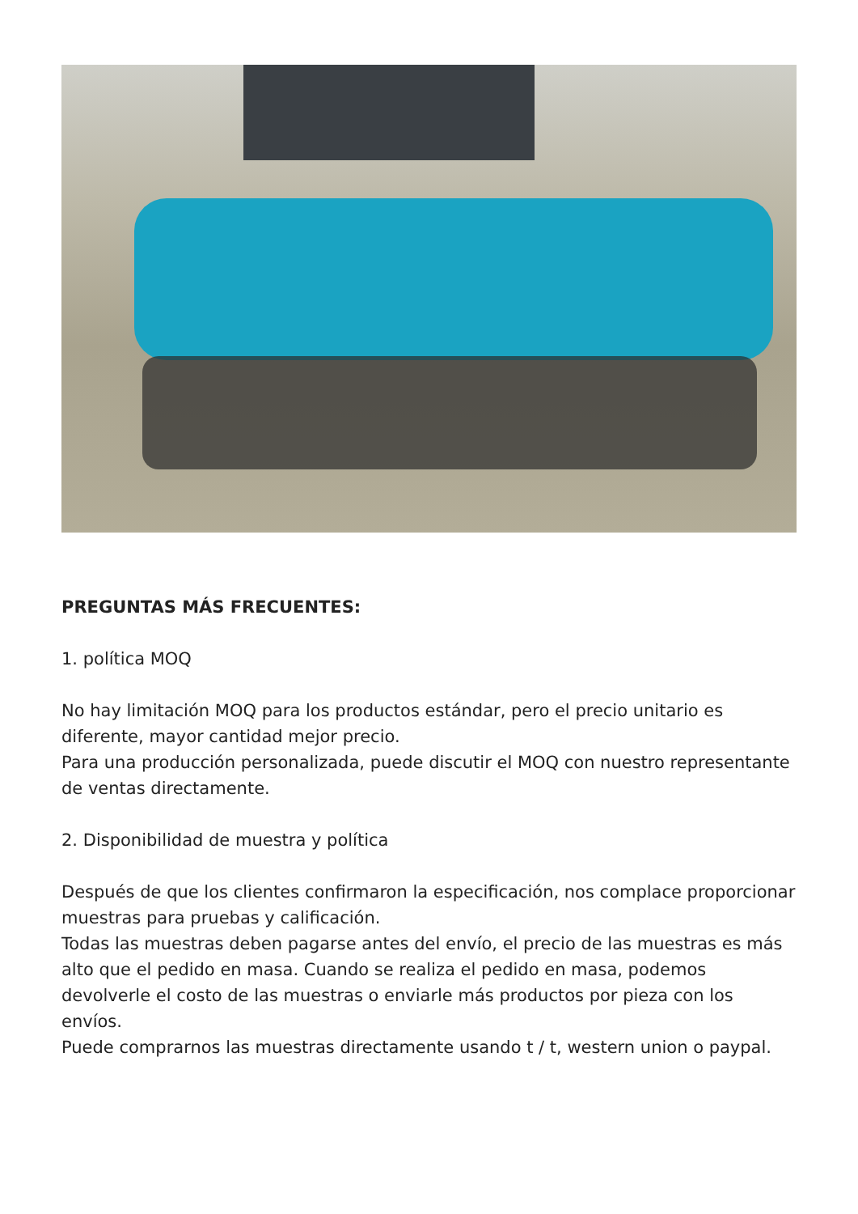PREGUNTAS MÁS FRECUENTES:
1. política MOQ
No hay limitación MOQ para los productos estándar, pero el precio unitario es diferente, mayor cantidad mejor precio.
Para una producción personalizada, puede discutir el MOQ con nuestro representante de ventas directamente.
2. Disponibilidad de muestra y política
Después de que los clientes confirmaron la especificación, nos complace proporcionar muestras para pruebas y calificación.
Todas las muestras deben pagarse antes del envío, el precio de las muestras es más alto que el pedido en masa. Cuando se realiza el pedido en masa, podemos devolverle el costo de las muestras o enviarle más productos por pieza con los envíos.
Puede comprarnos las muestras directamente usando t / t, western union o paypal.